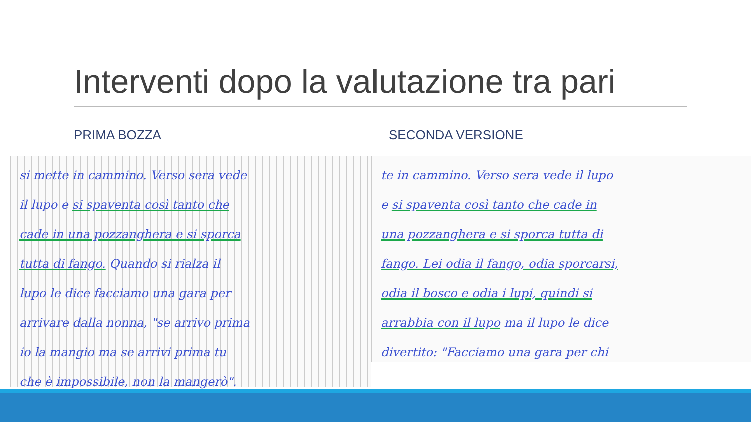Interventi dopo la valutazione tra pari
PRIMA BOZZA SECONDA VERSIONE
si mette in cammino. Verso sera vede
il lupo e si spaventa così tanto che
cade in una pozzanghera e si sporca
tutta di fango. Quando si rialza il
lupo le dice facciamo una gara per
arrivare dalla nonna, "se arrivo prima
io la mangio ma se arrivi prima tu
che è impossibile, non la mangerò".
te in cammino. Verso sera vede il lupo
e si spaventa così tanto che cade in
una pozzanghera e si sporca tutta di
fango. Lei odia il fango, odia sporcarsi,
odia il bosco e odia i lupi, quindi si
arrabbia con il lupo ma il lupo le dice
divertito: "Facciamo una gara per chi